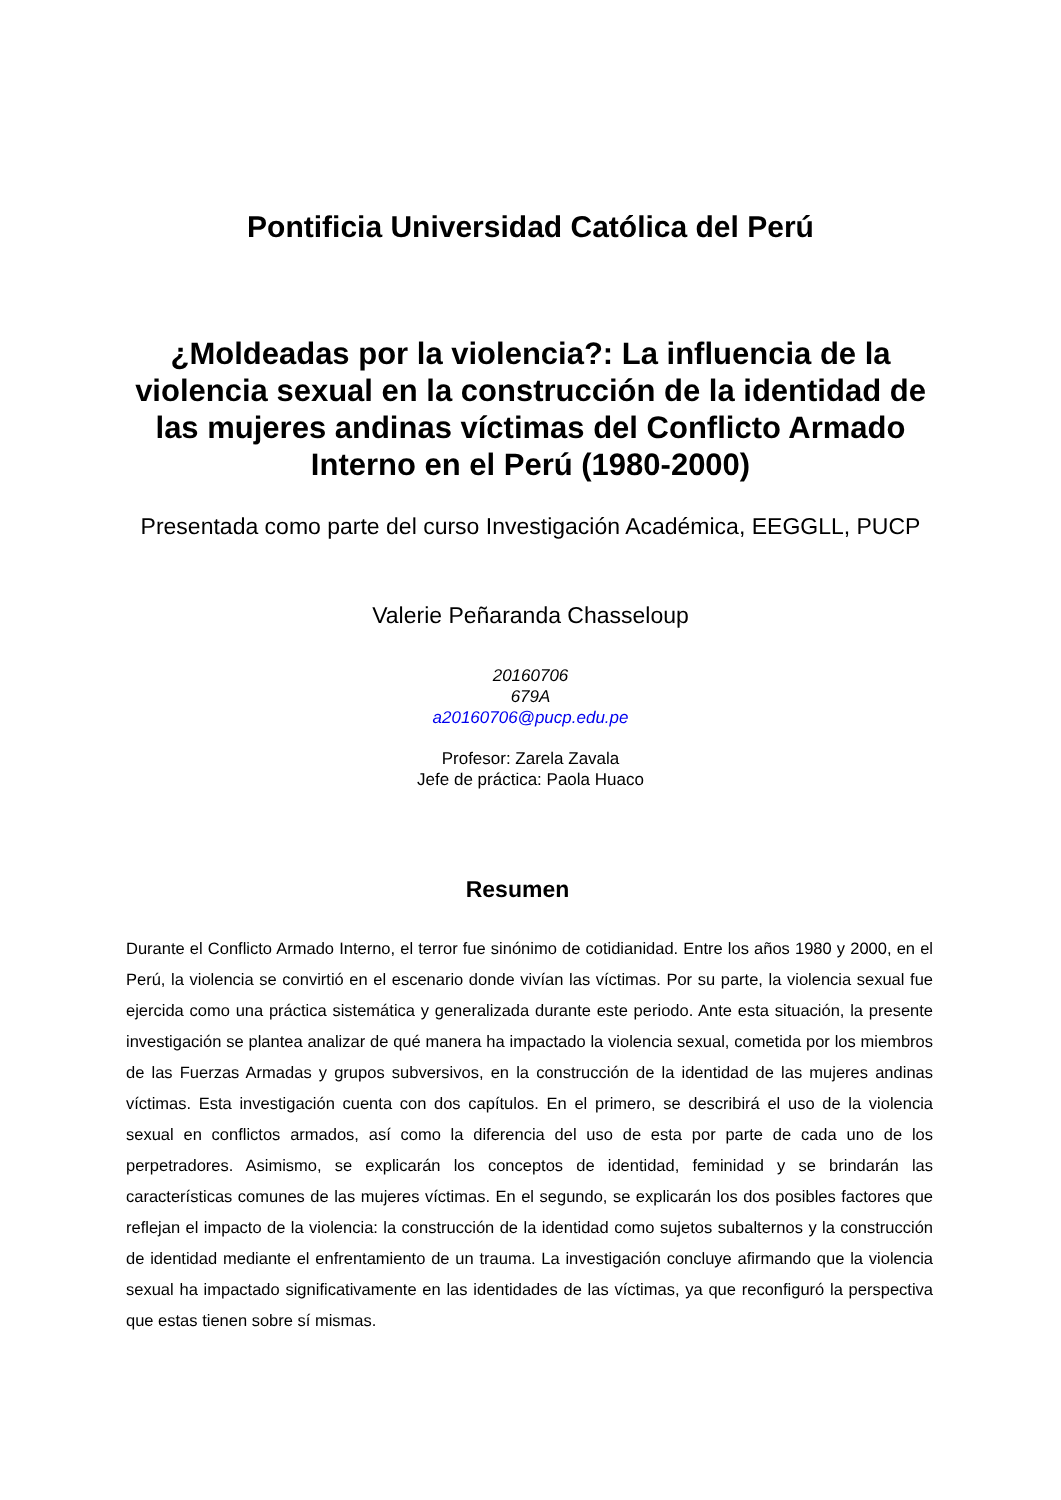Pontificia Universidad Católica del Perú
¿Moldeadas por la violencia?: La influencia de la violencia sexual en la construcción de la identidad de las mujeres andinas víctimas del Conflicto Armado Interno en el Perú (1980-2000)
Presentada como parte del curso Investigación Académica, EEGGLL, PUCP
Valerie Peñaranda Chasseloup
20160706
679A
a20160706@pucp.edu.pe
Profesor: Zarela Zavala
Jefe de práctica: Paola Huaco
Resumen
Durante el Conflicto Armado Interno, el terror fue sinónimo de cotidianidad. Entre los años 1980 y 2000, en el Perú, la violencia se convirtió en el escenario donde vivían las víctimas. Por su parte, la violencia sexual fue ejercida como una práctica sistemática y generalizada durante este periodo. Ante esta situación, la presente investigación se plantea analizar de qué manera ha impactado la violencia sexual, cometida por los miembros de las Fuerzas Armadas y grupos subversivos, en la construcción de la identidad de las mujeres andinas víctimas. Esta investigación cuenta con dos capítulos. En el primero, se describirá el uso de la violencia sexual en conflictos armados, así como la diferencia del uso de esta por parte de cada uno de los perpetradores. Asimismo, se explicarán los conceptos de identidad, feminidad y se brindarán las características comunes de las mujeres víctimas. En el segundo, se explicarán los dos posibles factores que reflejan el impacto de la violencia: la construcción de la identidad como sujetos subalternos y la construcción de identidad mediante el enfrentamiento de un trauma. La investigación concluye afirmando que la violencia sexual ha impactado significativamente en las identidades de las víctimas, ya que reconfiguró la perspectiva que estas tienen sobre sí mismas.